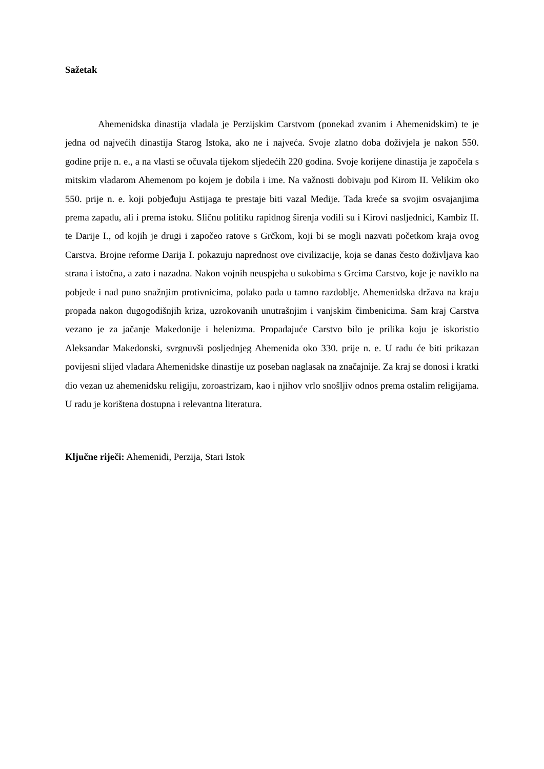Sažetak
Ahemenidska dinastija vladala je Perzijskim Carstvom (ponekad zvanim i Ahemenidskim) te je jedna od najvećih dinastija Starog Istoka, ako ne i najveća. Svoje zlatno doba doživjela je nakon 550. godine prije n. e., a na vlasti se očuvala tijekom sljedećih 220 godina. Svoje korijene dinastija je započela s mitskim vladarom Ahemenom po kojem je dobila i ime. Na važnosti dobivaju pod Kirom II. Velikim oko 550. prije n. e. koji pobjeđuju Astijaga te prestaje biti vazal Medije. Tada kreće sa svojim osvajanjima prema zapadu, ali i prema istoku. Sličnu politiku rapidnog širenja vodili su i Kirovi nasljednici, Kambiz II. te Darije I., od kojih je drugi i započeo ratove s Grčkom, koji bi se mogli nazvati početkom kraja ovog Carstva. Brojne reforme Darija I. pokazuju naprednost ove civilizacije, koja se danas često doživljava kao strana i istočna, a zato i nazadna. Nakon vojnih neuspjeha u sukobima s Grcima Carstvo, koje je naviklo na pobjede i nad puno snažnjim protivnicima, polako pada u tamno razdoblje. Ahemenidska država na kraju propada nakon dugogodišnjih kriza, uzrokovanih unutrašnjim i vanjskim čimbenicima. Sam kraj Carstva vezano je za jačanje Makedonije i helenizma. Propadajuće Carstvo bilo je prilika koju je iskoristio Aleksandar Makedonski, svrgnuvši posljednjeg Ahemenida oko 330. prije n. e. U radu će biti prikazan povijesni slijed vladara Ahemenidske dinastije uz poseban naglasak na značajnije. Za kraj se donosi i kratki dio vezan uz ahemenidsku religiju, zoroastrizam, kao i njihov vrlo snošljiv odnos prema ostalim religijama. U radu je korištena dostupna i relevantna literatura.
Ključne riječi: Ahemenidi, Perzija, Stari Istok